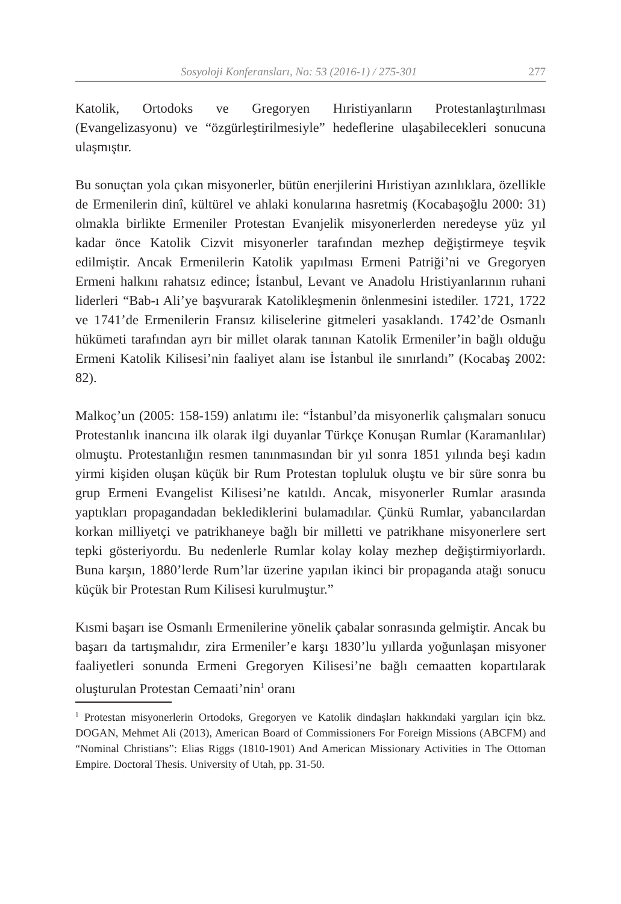Sosyoloji Konferansları, No: 53 (2016-1) / 275-301 277
Katolik, Ortodoks ve Gregoryen Hıristiyanların Protestanlaştırılması (Evangelizasyonu) ve “özgürleştirilmesiyle” hedeflerine ulaşabilecekleri sonucuna ulaşmıştır.
Bu sonuçtan yola çıkan misyonerler, bütün enerjilerini Hıristiyan azınlıklara, özellikle de Ermenilerin dinî, kültürel ve ahlaki konularına hasretmiş (Kocabaşoğlu 2000: 31) olmakla birlikte Ermeniler Protestan Evanjelik misyonerlerden neredeyse yüz yıl kadar önce Katolik Cizvit misyonerler tarafından mezhep değiştirmeye teşvik edilmiştir. Ancak Ermenilerin Katolik yapılması Ermeni Patriği’ni ve Gregoryen Ermeni halkını rahatsız edince; İstanbul, Levant ve Anadolu Hristiyanlarının ruhani liderleri “Bab-ı Ali’ye başvurarak Katolikleşmenin önlenmesini istediler. 1721, 1722 ve 1741’de Ermenilerin Fransız kiliselerine gitmeleri yasaklandı. 1742’de Osmanlı hükümeti tarafından ayrı bir millet olarak tanınan Katolik Ermeniler’in bağlı olduğu Ermeni Katolik Kilisesi’nin faaliyet alanı ise İstanbul ile sınırlandı” (Kocabaş 2002: 82).
Malkoç’un (2005: 158-159) anlatımı ile: “İstanbul’da misyonerlik çalışmaları sonucu Protestanlık inancına ilk olarak ilgi duyanlar Türkçe Konuşan Rumlar (Karamanlılar) olmuştu. Protestanlığın resmen tanınmasından bir yıl sonra 1851 yılında beşi kadın yirmi kişiden oluşan küçük bir Rum Protestan topluluk oluştu ve bir süre sonra bu grup Ermeni Evangelist Kilisesi’ne katıldı. Ancak, misyonerler Rumlar arasında yaptıkları propagandadan beklediklerini bulamadılar. Çünkü Rumlar, yabancılardan korkan milliyetçi ve patrikhaneye bağlı bir milletti ve patrikhane misyonerlere sert tepki gösteriyordu. Bu nedenlerle Rumlar kolay kolay mezhep değiştirmiyorlardı. Buna karşın, 1880’lerde Rum’lar üzerine yapılan ikinci bir propaganda atağı sonucu küçük bir Protestan Rum Kilisesi kurulmuştur.”
Kısmi başarı ise Osmanlı Ermenilerine yönelik çabalar sonrasında gelmiştir. Ancak bu başarı da tartışmalıdır, zira Ermeniler’e karşı 1830’lu yıllarda yoğunlaşan misyoner faaliyetleri sonunda Ermeni Gregoryen Kilisesi’ne bağlı cemaatten kopartılarak oluşturulan Protestan Cemaati’nin<sup>1</sup> oranı
<sup>1</sup> Protestan misyonerlerin Ortodoks, Gregoryen ve Katolik dindaşları hakkındaki yargıları için bkz. DOGAN, Mehmet Ali (2013), American Board of Commissioners For Foreign Missions (ABCFM) and “Nominal Christians”: Elias Riggs (1810-1901) And American Missionary Activities in The Ottoman Empire. Doctoral Thesis. University of Utah, pp. 31-50.